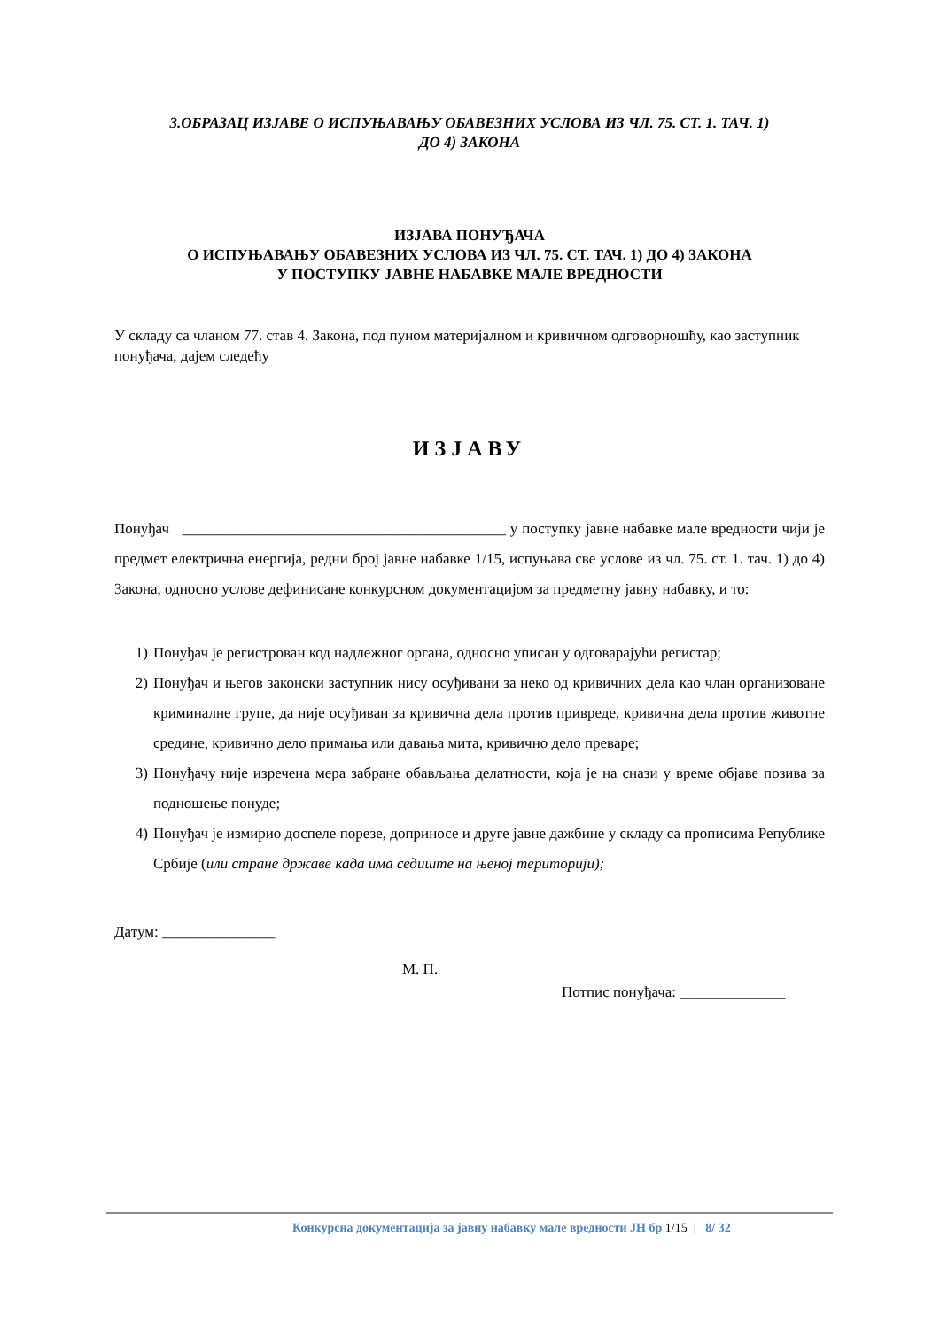3.ОБРАЗАЦ ИЗЈАВЕ О ИСПУЊАВАЊУ ОБАВЕЗНИХ УСЛОВА ИЗ ЧЛ. 75. СТ. 1. ТАЧ. 1)
ДО 4) ЗАКОНА
ИЗЈАВА ПОНУЂАЧА
О ИСПУЊАВАЊУ ОБАВЕЗНИХ УСЛОВА ИЗ ЧЛ. 75. СТ. ТАЧ. 1) ДО 4) ЗАКОНА
У ПОСТУПКУ ЈАВНЕ НАБАВКЕ МАЛЕ ВРЕДНОСТИ
У складу са чланом 77. став 4. Закона, под пуном материјалном и кривичном одговорношћу, као заступник понуђача, дајем следећу
ИЗЈАВУ
Понуђач ___________________________________________ у поступку јавне набавке мале вредности чији је предмет електрична енергија, редни број јавне набавке 1/15, испуњава све услове из чл. 75. ст. 1. тач. 1) до 4) Закона, односно услове дефинисане конкурсном документацијом за предметну јавну набавку, и то:
1) Понуђач је регистрован код надлежног органа, односно уписан у одговарајући регистар;
2) Понуђач и његов законски заступник нису осуђивани за неко од кривичних дела као члан организоване криминалне групе, да није осуђиван за кривична дела против привреде, кривична дела против животне средине, кривично дело примања или давања мита, кривично дело преваре;
3) Понуђачу није изречена мера забране обављања делатности, која је на снази у време објаве позива за подношење понуде;
4) Понуђач је измирио доспеле порезе, доприносе и друге јавне дажбине у складу са прописима Републике Србије (или стране државе када има седиште на њеној територији);
Датум: _______________
М. П.
Потпис понуђача: ______________
Конкурсна документација за јавну набавку мале вредности ЈН бр 1/15 | 8/ 32